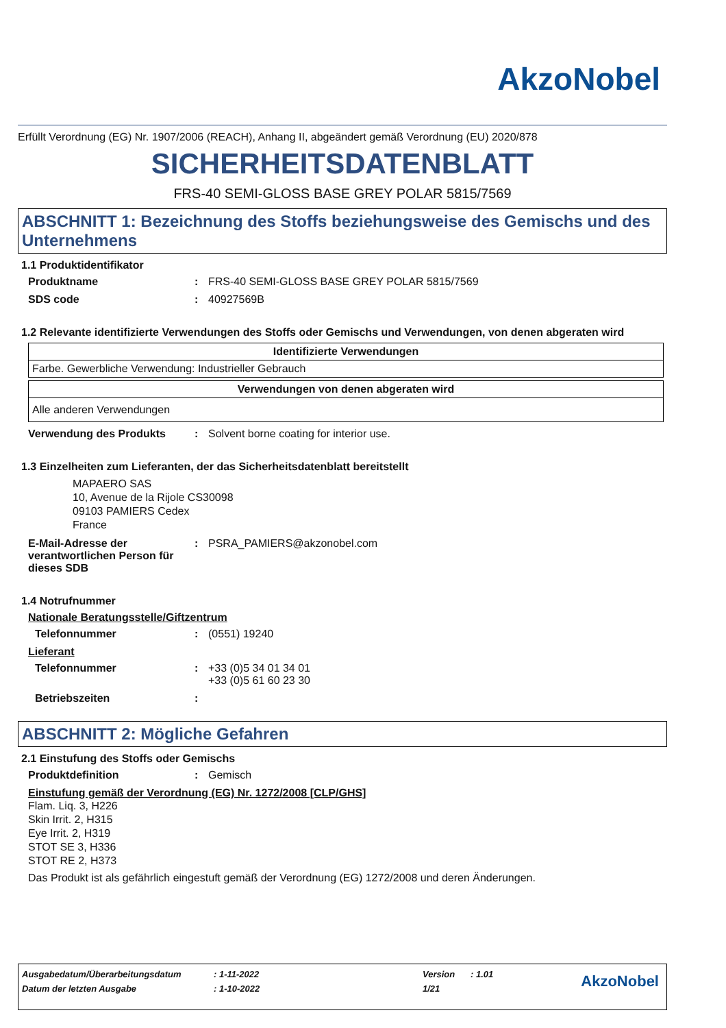AkzoNobel
Erfüllt Verordnung (EG) Nr. 1907/2006 (REACH), Anhang II, abgeändert gemäß Verordnung (EU) 2020/878
SICHERHEITSDATENBLATT
FRS-40 SEMI-GLOSS BASE GREY POLAR 5815/7569
ABSCHNITT 1: Bezeichnung des Stoffs beziehungsweise des Gemischs und des Unternehmens
1.1 Produktidentifikator
Produktname: FRS-40 SEMI-GLOSS BASE GREY POLAR 5815/7569
SDS code: 40927569B
1.2 Relevante identifizierte Verwendungen des Stoffs oder Gemischs und Verwendungen, von denen abgeraten wird
| Identifizierte Verwendungen |
| --- |
| Farbe. Gewerbliche Verwendung: Industrieller Gebrauch |
| Verwendungen von denen abgeraten wird |
| --- |
| Alle anderen Verwendungen |
Verwendung des Produkts: Solvent borne coating for interior use.
1.3 Einzelheiten zum Lieferanten, der das Sicherheitsdatenblatt bereitstellt
MAPAERO SAS
10, Avenue de la Rijole CS30098
09103 PAMIERS Cedex
France
E-Mail-Adresse der verantwortlichen Person für dieses SDB: PSRA_PAMIERS@akzonobel.com
1.4 Notrufnummer
Nationale Beratungsstelle/Giftzentrum
Telefonnummer: (0551) 19240
Lieferant
Telefonnummer: +33 (0)5 34 01 34 01
+33 (0)5 61 60 23 30
Betriebszeiten:
ABSCHNITT 2: Mögliche Gefahren
2.1 Einstufung des Stoffs oder Gemischs
Produktdefinition: Gemisch
Einstufung gemäß der Verordnung (EG) Nr. 1272/2008 [CLP/GHS]
Flam. Liq. 3, H226
Skin Irrit. 2, H315
Eye Irrit. 2, H319
STOT SE 3, H336
STOT RE 2, H373
Das Produkt ist als gefährlich eingestuft gemäß der Verordnung (EG) 1272/2008 und deren Änderungen.
| Ausgabedatum/Überarbeitungsdatum | : 1-11-2022 | Version | : 1.01 | AkzoNobel |
| Datum der letzten Ausgabe | : 1-10-2022 | 1/21 | | |